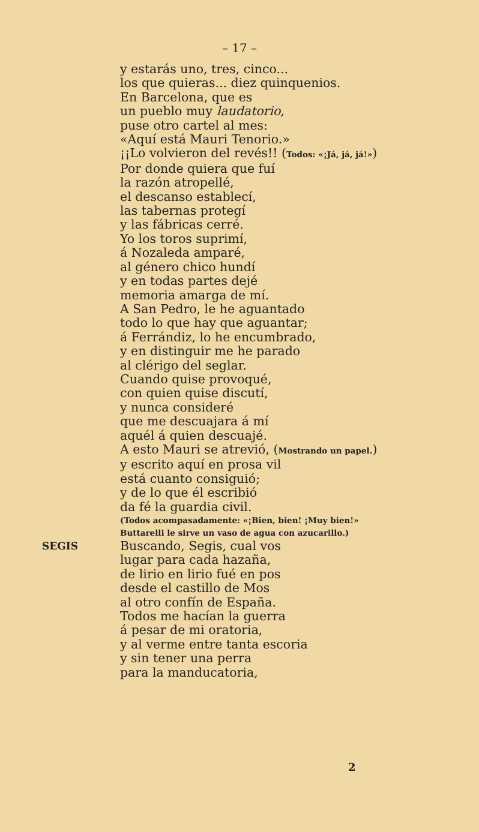– 17 –
y estarás uno, tres, cinco...
los que quieras... diez quinquenios.
En Barcelona, que es
un pueblo muy laudatorio,
puse otro cartel al mes:
«Aquí está Mauri Tenorio.»
¡¡Lo volvieron del revés!! (Todos: «¡Já, já, já!»)
Por donde quiera que fuí
la razón atropellé,
el descanso establecí,
las tabernas protegí
y las fábricas cerré.
Yo los toros suprimí,
á Nozaleda amparé,
al género chico hundí
y en todas partes dejé
memoria amarga de mí.
A San Pedro, le he aguantado
todo lo que hay que aguantar;
á Ferrándiz, lo he encumbrado,
y en distinguir me he parado
al clérigo del seglar.
Cuando quise provoqué,
con quien quise discutí,
y nunca consideré
que me descuajara á mí
aquél á quien descuajé.
A esto Mauri se atrevió, (Mostrando un papel.)
y escrito aquí en prosa vil
está cuanto consiguió;
y de lo que él escribió
da fé la guardia civil.
(Todos acompasadamente: «¡Bien, bien! ¡Muy bien!»
Buttarelli le sirve un vaso de agua con azucarillo.)
SEGIS Buscando, Segis, cual vos
lugar para cada hazaña,
de lirio en lirio fué en pos
desde el castillo de Mos
al otro confín de España.
Todos me hacían la guerra
á pesar de mi oratoria,
y al verme entre tanta escoria
y sin tener una perra
para la manducatoria,
2